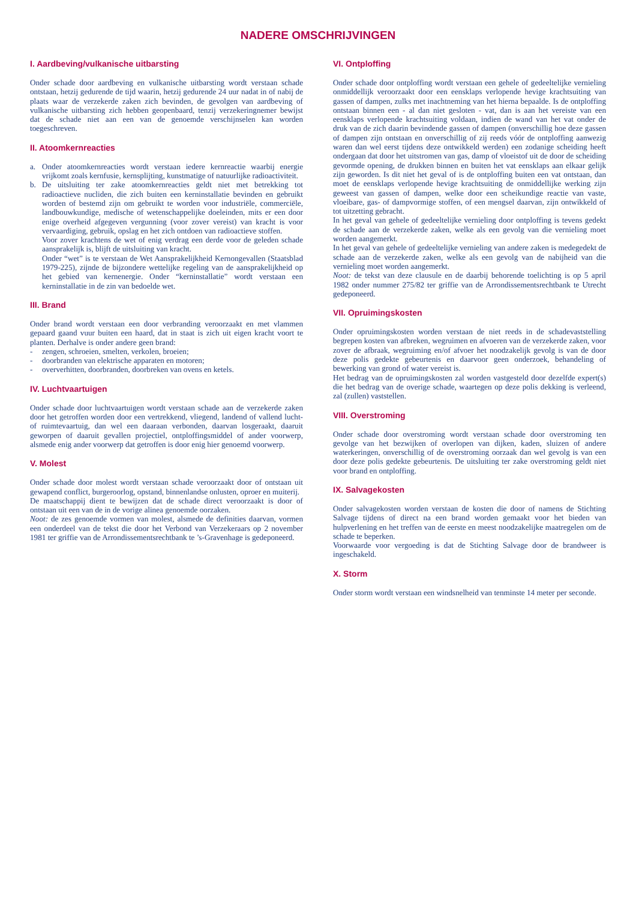NADERE OMSCHRIJVINGEN
I. Aardbeving/vulkanische uitbarsting
Onder schade door aardbeving en vulkanische uitbarsting wordt verstaan schade ontstaan, hetzij gedurende de tijd waarin, hetzij gedurende 24 uur nadat in of nabij de plaats waar de verzekerde zaken zich bevinden, de gevolgen van aardbeving of vulkanische uitbarsting zich hebben geopenbaard, tenzij verzekeringnemer bewijst dat de schade niet aan een van de genoemde verschijnselen kan worden toegeschreven.
II. Atoomkernreacties
a. Onder atoomkernreacties wordt verstaan iedere kernreactie waarbij energie vrijkomt zoals kernfusie, kernsplijting, kunstmatige of natuurlijke radioactiviteit.
b. De uitsluiting ter zake atoomkernreacties geldt niet met betrekking tot radioactieve nucliden, die zich buiten een kerninstallatie bevinden en gebruikt worden of bestemd zijn om gebruikt te worden voor industriële, commerciële, landbouwkundige, medische of wetenschappelijke doeleinden, mits er een door enige overheid afgegeven vergunning (voor zover vereist) van kracht is voor vervaardiging, gebruik, opslag en het zich ontdoen van radioactieve stoffen.
Voor zover krachtens de wet of enig verdrag een derde voor de geleden schade aansprakelijk is, blijft de uitsluiting van kracht.
Onder “wet” is te verstaan de Wet Aansprakelijkheid Kernongevallen (Staatsblad 1979-225), zijnde de bijzondere wettelijke regeling van de aansprakelijkheid op het gebied van kernenergie. Onder “kerninstallatie” wordt verstaan een kerninstallatie in de zin van bedoelde wet.
III. Brand
Onder brand wordt verstaan een door verbranding veroorzaakt en met vlammen gepaard gaand vuur buiten een haard, dat in staat is zich uit eigen kracht voort te planten. Derhalve is onder andere geen brand:
- zengen, schroeien, smelten, verkolen, broeien;
- doorbranden van elektrische apparaten en motoren;
- oververhitten, doorbranden, doorbreken van ovens en ketels.
IV. Luchtvaartuigen
Onder schade door luchtvaartuigen wordt verstaan schade aan de verzekerde zaken door het getroffen worden door een vertrekkend, vliegend, landend of vallend lucht- of ruimtevaartuig, dan wel een daaraan verbonden, daarvan losgeraakt, daaruit geworpen of daaruit gevallen projectiel, ontploffingsmiddel of ander voorwerp, alsmede enig ander voorwerp dat getroffen is door enig hier genoemd voorwerp.
V. Molest
Onder schade door molest wordt verstaan schade veroorzaakt door of ontstaan uit gewapend conflict, burgeroorlog, opstand, binnenlandse onlusten, oproer en muiterij.
De maatschappij dient te bewijzen dat de schade direct veroorzaakt is door of ontstaan uit een van de in de vorige alinea genoemde oorzaken.
Noot: de zes genoemde vormen van molest, alsmede de definities daarvan, vormen een onderdeel van de tekst die door het Verbond van Verzekeraars op 2 november 1981 ter griffie van de Arrondissementsrechtbank te ’s-Gravenhage is gedeponeerd.
VI. Ontploffing
Onder schade door ontploffing wordt verstaan een gehele of gedeeltelijke vernieling onmiddellijk veroorzaakt door een eensklaps verlopende hevige krachtsuiting van gassen of dampen, zulks met inachtneming van het hierna bepaalde. Is de ontploffing ontstaan binnen een - al dan niet gesloten - vat, dan is aan het vereiste van een eensklaps verlopende krachtsuiting voldaan, indien de wand van het vat onder de druk van de zich daarin bevindende gassen of dampen (onverschillig hoe deze gassen of dampen zijn ontstaan en onverschillig of zij reeds vóór de ontploffing aanwezig waren dan wel eerst tijdens deze ontwikkeld werden) een zodanige scheiding heeft ondergaan dat door het uitstromen van gas, damp of vloeistof uit de door de scheiding gevormde opening, de drukken binnen en buiten het vat eensklaps aan elkaar gelijk zijn geworden. Is dit niet het geval of is de ontploffing buiten een vat ontstaan, dan moet de eensklaps verlopende hevige krachtsuiting de onmiddellijke werking zijn geweest van gassen of dampen, welke door een scheikundige reactie van vaste, vloeibare, gas- of dampvormige stoffen, of een mengsel daarvan, zijn ontwikkeld of tot uitzetting gebracht.
In het geval van gehele of gedeeltelijke vernieling door ontploffing is tevens gedekt de schade aan de verzekerde zaken, welke als een gevolg van die vernieling moet worden aangemerkt.
In het geval van gehele of gedeeltelijke vernieling van andere zaken is medegedekt de schade aan de verzekerde zaken, welke als een gevolg van de nabijheid van die vernieling moet worden aangemerkt.
Noot: de tekst van deze clausule en de daarbij behorende toelichting is op 5 april 1982 onder nummer 275/82 ter griffie van de Arrondissementsrechtbank te Utrecht gedeponeerd.
VII. Opruimingskosten
Onder opruimingskosten worden verstaan de niet reeds in de schadevaststelling begrepen kosten van afbreken, wegruimen en afvoeren van de verzekerde zaken, voor zover de afbraak, wegruiming en/of afvoer het noodzakelijk gevolg is van de door deze polis gedekte gebeurtenis en daarvoor geen onderzoek, behandeling of bewerking van grond of water vereist is.
Het bedrag van de opruimingskosten zal worden vastgesteld door dezelfde expert(s) die het bedrag van de overige schade, waartegen op deze polis dekking is verleend, zal (zullen) vaststellen.
VIII. Overstroming
Onder schade door overstroming wordt verstaan schade door overstroming ten gevolge van het bezwijken of overlopen van dijken, kaden, sluizen of andere waterkeringen, onverschillig of de overstroming oorzaak dan wel gevolg is van een door deze polis gedekte gebeurtenis. De uitsluiting ter zake overstroming geldt niet voor brand en ontploffing.
IX. Salvagekosten
Onder salvagekosten worden verstaan de kosten die door of namens de Stichting Salvage tijdens of direct na een brand worden gemaakt voor het bieden van hulpverlening en het treffen van de eerste en meest noodzakelijke maatregelen om de schade te beperken.
Voorwaarde voor vergoeding is dat de Stichting Salvage door de brandweer is ingeschakeld.
X. Storm
Onder storm wordt verstaan een windsnelheid van tenminste 14 meter per seconde.